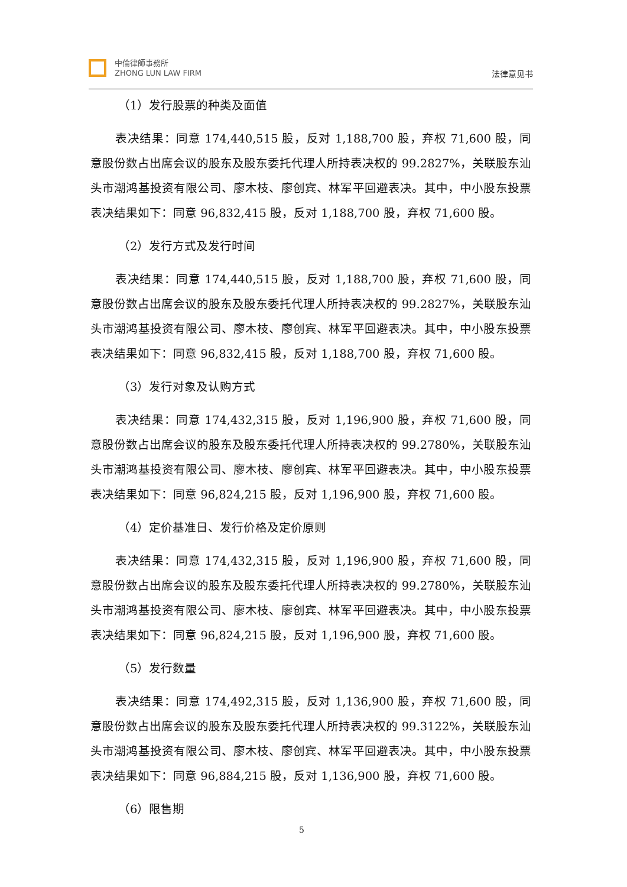中倫律師事務所
ZHONG LUN LAW FIRM
法律意见书
（1）发行股票的种类及面值
表决结果：同意 174,440,515 股，反对 1,188,700 股，弃权 71,600 股，同意股份数占出席会议的股东及股东委托代理人所持表决权的 99.2827%，关联股东汕头市潮鸿基投资有限公司、廖木枝、廖创宾、林军平回避表决。其中，中小股东投票表决结果如下：同意 96,832,415 股，反对 1,188,700 股，弃权 71,600 股。
（2）发行方式及发行时间
表决结果：同意 174,440,515 股，反对 1,188,700 股，弃权 71,600 股，同意股份数占出席会议的股东及股东委托代理人所持表决权的 99.2827%，关联股东汕头市潮鸿基投资有限公司、廖木枝、廖创宾、林军平回避表决。其中，中小股东投票表决结果如下：同意 96,832,415 股，反对 1,188,700 股，弃权 71,600 股。
（3）发行对象及认购方式
表决结果：同意 174,432,315 股，反对 1,196,900 股，弃权 71,600 股，同意股份数占出席会议的股东及股东委托代理人所持表决权的 99.2780%，关联股东汕头市潮鸿基投资有限公司、廖木枝、廖创宾、林军平回避表决。其中，中小股东投票表决结果如下：同意 96,824,215 股，反对 1,196,900 股，弃权 71,600 股。
（4）定价基准日、发行价格及定价原则
表决结果：同意 174,432,315 股，反对 1,196,900 股，弃权 71,600 股，同意股份数占出席会议的股东及股东委托代理人所持表决权的 99.2780%，关联股东汕头市潮鸿基投资有限公司、廖木枝、廖创宾、林军平回避表决。其中，中小股东投票表决结果如下：同意 96,824,215 股，反对 1,196,900 股，弃权 71,600 股。
（5）发行数量
表决结果：同意 174,492,315 股，反对 1,136,900 股，弃权 71,600 股，同意股份数占出席会议的股东及股东委托代理人所持表决权的 99.3122%，关联股东汕头市潮鸿基投资有限公司、廖木枝、廖创宾、林军平回避表决。其中，中小股东投票表决结果如下：同意 96,884,215 股，反对 1,136,900 股，弃权 71,600 股。
（6）限售期
5